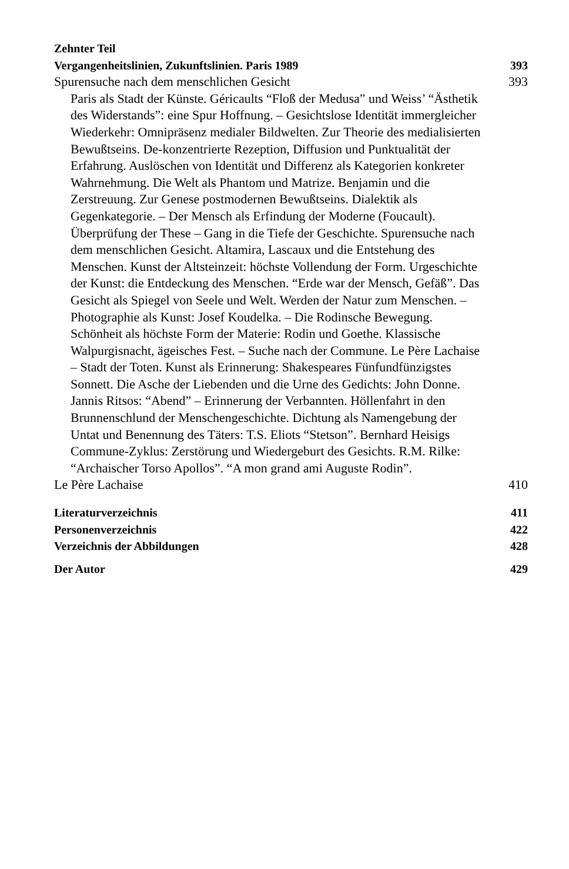Zehnter Teil
Vergangenheitslinien, Zukunftslinien. Paris 1989 393
Spurensuche nach dem menschlichen Gesicht 393
Paris als Stadt der Künste. Géricaults “Floß der Medusa” und Weiss’ “Ästhetik des Widerstands”: eine Spur Hoffnung. – Gesichtslose Identität immergleicher Wiederkehr: Omnipräsenz medialer Bildwelten. Zur Theorie des medialisierten Bewußtseins. De-konzentrierte Rezeption, Diffusion und Punktualität der Erfahrung. Auslöschen von Identität und Differenz als Kategorien konkreter Wahrnehmung. Die Welt als Phantom und Matrize. Benjamin und die Zerstreuung. Zur Genese postmodernen Bewußtseins. Dialektik als Gegenkategorie. – Der Mensch als Erfindung der Moderne (Foucault). Überprüfung der These – Gang in die Tiefe der Geschichte. Spurensuche nach dem menschlichen Gesicht. Altamira, Lascaux und die Entstehung des Menschen. Kunst der Altsteinzeit: höchste Vollendung der Form. Urgeschichte der Kunst: die Entdeckung des Menschen. “Erde war der Mensch, Gefäß”. Das Gesicht als Spiegel von Seele und Welt. Werden der Natur zum Menschen. – Photographie als Kunst: Josef Koudelka. – Die Rodinsche Bewegung. Schönheit als höchste Form der Materie: Rodin und Goethe. Klassische Walpurgisnacht, ägeisches Fest. – Suche nach der Commune. Le Père Lachaise – Stadt der Toten. Kunst als Erinnerung: Shakespeares Fünfundfünzigstes Sonnett. Die Asche der Liebenden und die Urne des Gedichts: John Donne. Jannis Ritsos: “Abend” – Erinnerung der Verbannten. Höllenfahrt in den Brunnenschlund der Menschengeschichte. Dichtung als Namengebung der Untat und Benennung des Täters: T.S. Eliots “Stetson”. Bernhard Heisigs Commune-Zyklus: Zerstörung und Wiedergeburt des Gesichts. R.M. Rilke: “Archaischer Torso Apollos”. “A mon grand ami Auguste Rodin”.
Le Père Lachaise 410
Literaturverzeichnis 411
Personenverzeichnis 422
Verzeichnis der Abbildungen 428
Der Autor 429